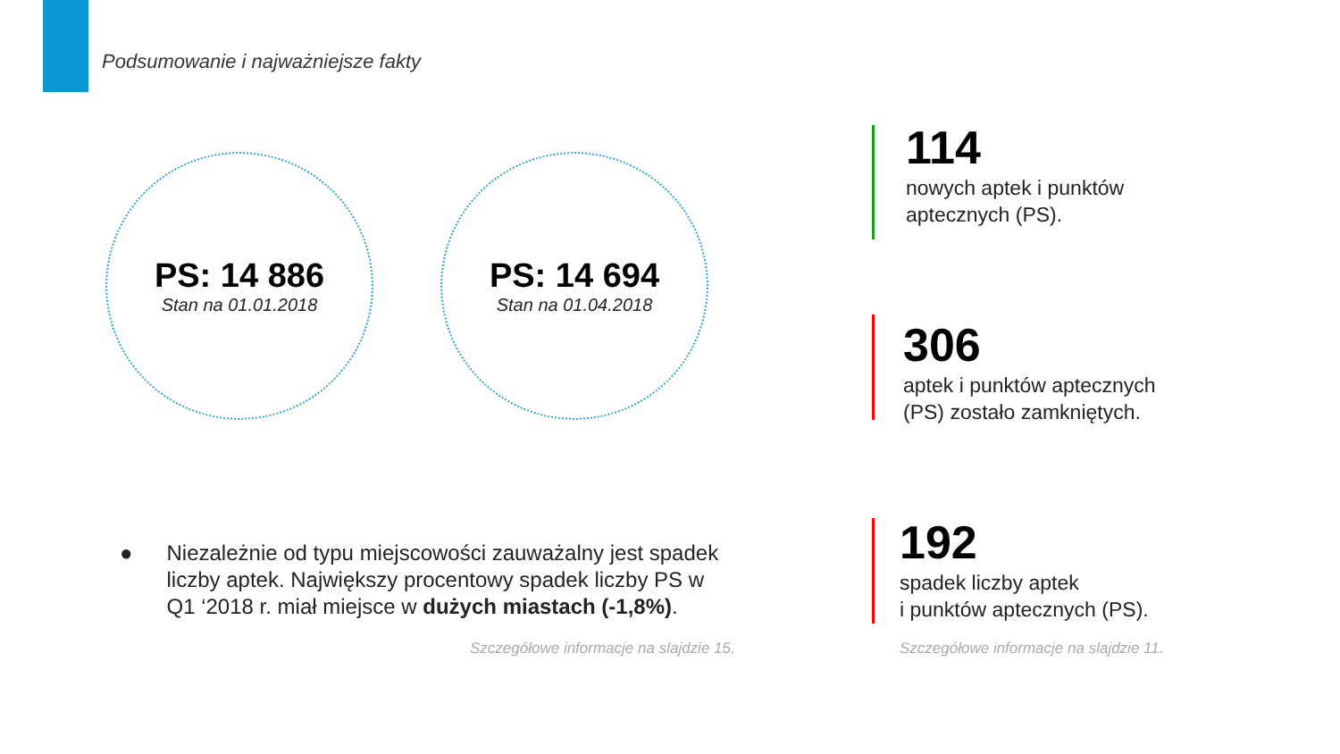Podsumowanie i najważniejsze fakty
PS: 14 886
Stan na 01.01.2018
PS: 14 694
Stan na 01.04.2018
114
nowych aptek i punktów
aptecznych (PS).
306
aptek i punktów aptecznych
(PS) zostało zamkniętych.
192
spadek liczby aptek
i punktów aptecznych (PS).
● Niezależnie od typu miejscowości zauważalny jest spadek liczby aptek. Największy procentowy spadek liczby PS w Q1 ‘2018 r. miał miejsce w dużych miastach (-1,8%).
Szczegółowe informacje na slajdzie 15.
Szczegółowe informacje na slajdzie 11.